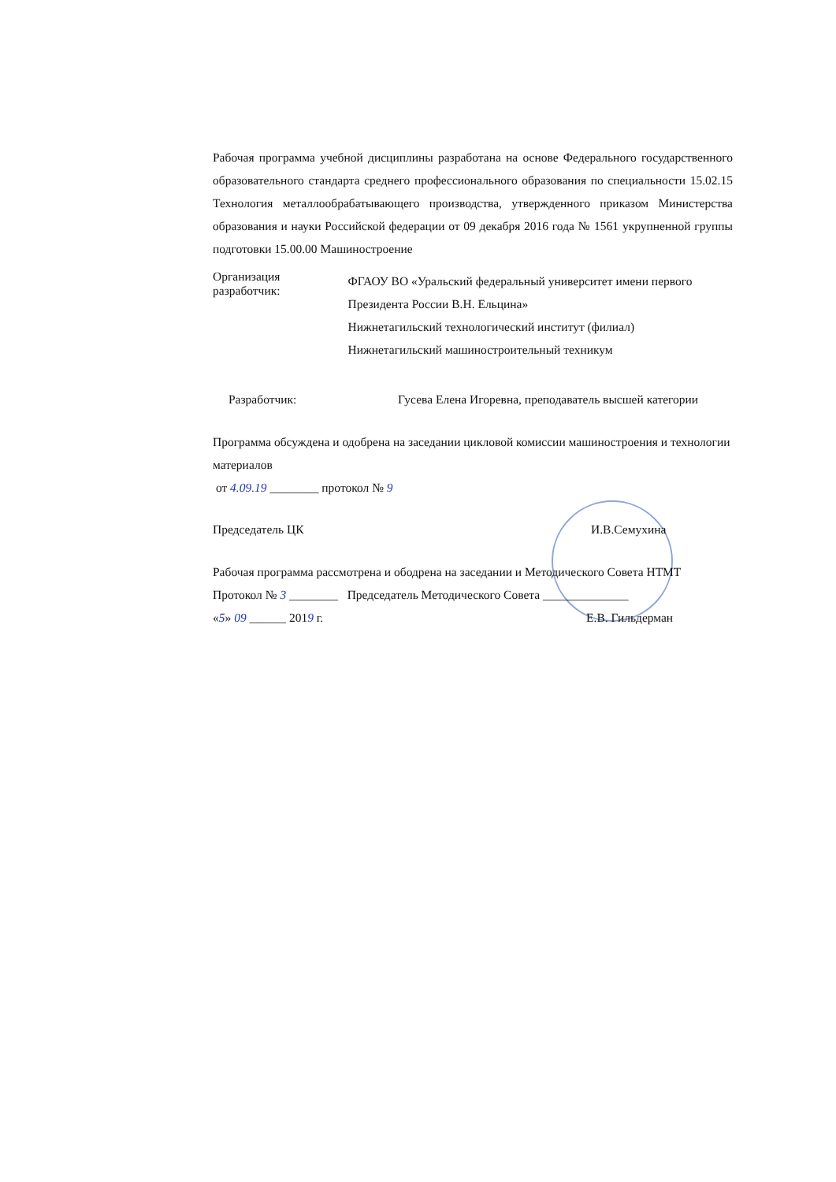Рабочая программа учебной дисциплины разработана на основе Федерального государственного образовательного стандарта среднего профессионального образования по специальности 15.02.15 Технология металлообрабатывающего производства, утвержденного приказом Министерства образования и науки Российской федерации от 09 декабря 2016 года № 1561 укрупненной группы подготовки 15.00.00 Машиностроение
Организация разработчик:
ФГАОУ ВО «Уральский федеральный университет имени первого Президента России В.Н. Ельцина»
Нижнетагильский технологический институт (филиал)
Нижнетагильский машиностроительный техникум
Разработчик: Гусева Елена Игоревна, преподаватель высшей категории
Программа обсуждена и одобрена на заседании цикловой комиссии машиностроения и технологии материалов
от 4.09.19 ________ протокол № 9
Председатель ЦК И.В.Семухина
Рабочая программа рассмотрена и ободрена на заседании и Методического Совета НТМТ
Протокол № 3 ________ Председатель Методического Совета ______________
«5» 09 ______ 2019 г. Е.В. Гильдерман